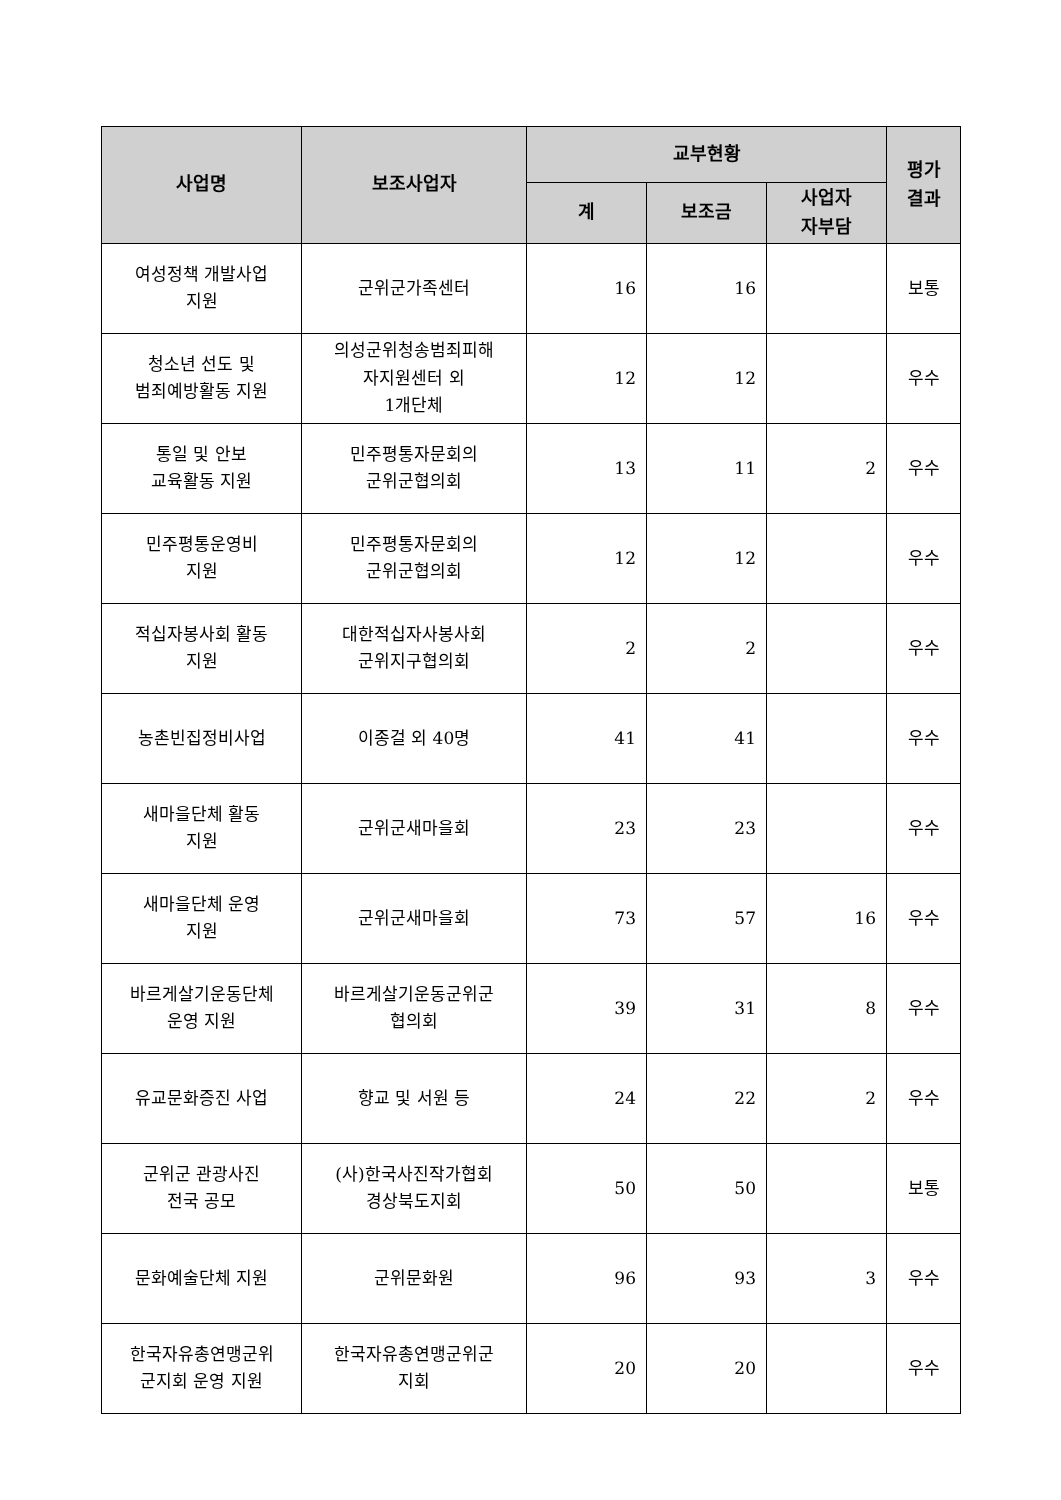| 사업명 | 보조사업자 | 교부현황 | | | 평가 결과 |
| --- | --- | --- | --- | --- | --- |
| | | 계 | 보조금 | 사업자 자부담 | |
| 여성정책 개발사업 지원 | 군위군가족센터 | 16 | 16 | | 보통 |
| 청소년 선도 및 범죄예방활동 지원 | 의성군위청송범죄피해 자지원센터 외 1개단체 | 12 | 12 | | 우수 |
| 통일 및 안보 교육활동 지원 | 민주평통자문회의 군위군협의회 | 13 | 11 | 2 | 우수 |
| 민주평통운영비 지원 | 민주평통자문회의 군위군협의회 | 12 | 12 | | 우수 |
| 적십자봉사회 활동 지원 | 대한적십자사봉사회 군위지구협의회 | 2 | 2 | | 우수 |
| 농촌빈집정비사업 | 이종걸 외 40명 | 41 | 41 | | 우수 |
| 새마을단체 활동 지원 | 군위군새마을회 | 23 | 23 | | 우수 |
| 새마을단체 운영 지원 | 군위군새마을회 | 73 | 57 | 16 | 우수 |
| 바르게살기운동단체 운영 지원 | 바르게살기운동군위군 협의회 | 39 | 31 | 8 | 우수 |
| 유교문화증진 사업 | 향교 및 서원 등 | 24 | 22 | 2 | 우수 |
| 군위군 관광사진 전국 공모 | (사)한국사진작가협회 경상북도지회 | 50 | 50 | | 보통 |
| 문화예술단체 지원 | 군위문화원 | 96 | 93 | 3 | 우수 |
| 한국자유총연맹군위 군지회 운영 지원 | 한국자유총연맹군위군 지회 | 20 | 20 | | 우수 |